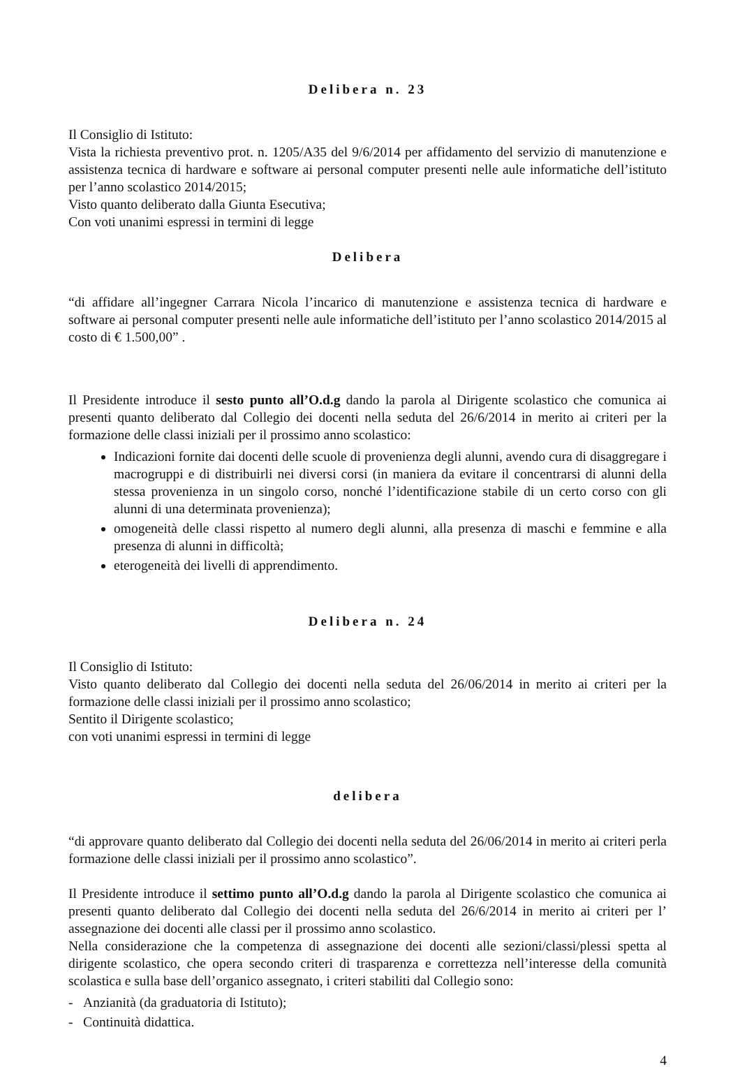Delibera n. 23
Il Consiglio di Istituto:
Vista la richiesta preventivo prot. n. 1205/A35 del 9/6/2014 per affidamento del servizio di manutenzione e assistenza tecnica di hardware e software ai personal computer presenti nelle aule informatiche dell’istituto per l’anno scolastico 2014/2015;
Visto quanto deliberato dalla Giunta Esecutiva;
Con voti unanimi espressi in termini di legge
Delibera
“di affidare all’ingegner Carrara Nicola l’incarico di manutenzione e assistenza tecnica di hardware e software ai personal computer presenti nelle aule informatiche dell’istituto per l’anno scolastico 2014/2015 al costo di € 1.500,00” .
Il Presidente introduce il sesto punto all’O.d.g dando la parola al Dirigente scolastico che comunica ai presenti quanto deliberato dal Collegio dei docenti nella seduta del 26/6/2014 in merito ai criteri per la formazione delle classi iniziali per il prossimo anno scolastico:
Indicazioni fornite dai docenti delle scuole di provenienza degli alunni, avendo cura di disaggregare i macrogruppi e di distribuirli nei diversi corsi (in maniera da evitare il concentrarsi di alunni della stessa provenienza in un singolo corso, nonché l’identificazione stabile di un certo corso con gli alunni di una determinata provenienza);
omogeneità delle classi rispetto al numero degli alunni, alla presenza di maschi e femmine e alla presenza di alunni in difficoltà;
eterogeneità dei livelli di apprendimento.
Delibera n. 24
Il Consiglio di Istituto:
Visto quanto deliberato dal Collegio dei docenti nella seduta del 26/06/2014 in merito ai criteri per la formazione delle classi iniziali per il prossimo anno scolastico;
Sentito il Dirigente scolastico;
con voti unanimi espressi in termini di legge
delibera
“di approvare quanto deliberato dal Collegio dei docenti nella seduta del 26/06/2014 in merito ai criteri perla formazione delle classi iniziali per il prossimo anno scolastico”.
Il Presidente introduce il settimo punto all’O.d.g dando la parola al Dirigente scolastico che comunica ai presenti quanto deliberato dal Collegio dei docenti nella seduta del 26/6/2014 in merito ai criteri per l’ assegnazione dei docenti alle classi per il prossimo anno scolastico.
Nella considerazione che la competenza di assegnazione dei docenti alle sezioni/classi/plessi spetta al dirigente scolastico, che opera secondo criteri di trasparenza e correttezza nell’interesse della comunità scolastica e sulla base dell’organico assegnato, i criteri stabiliti dal Collegio sono:
- Anzianità (da graduatoria di Istituto);
- Continuità didattica.
4